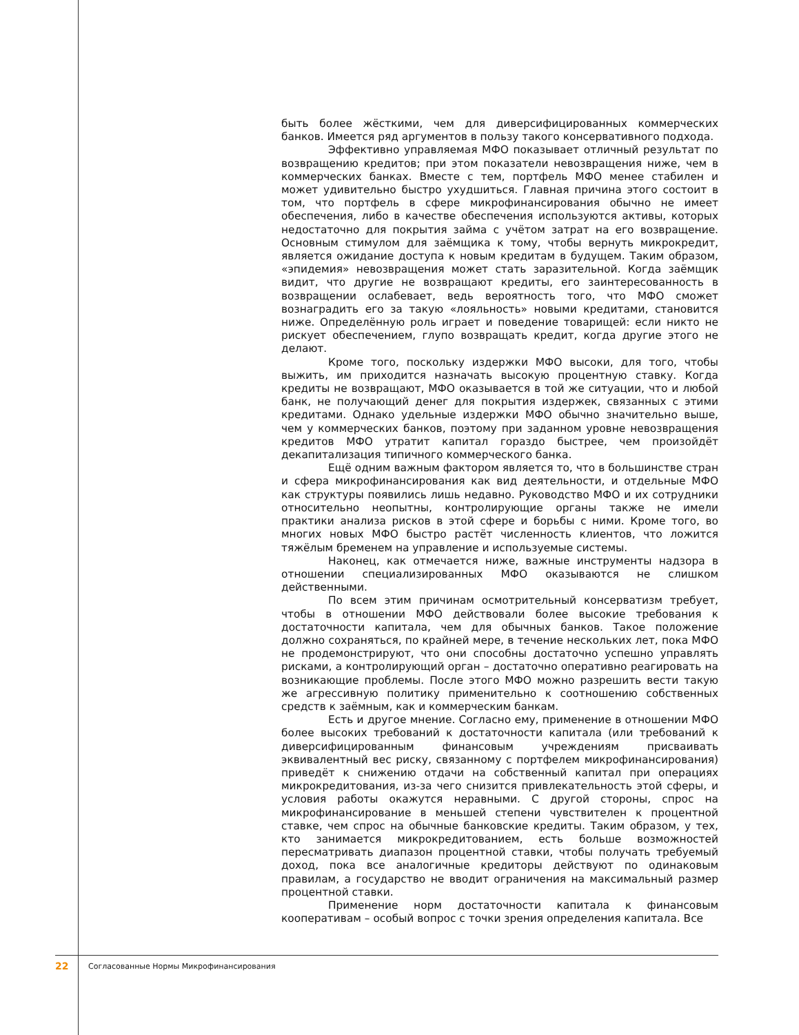быть более жёсткими, чем для диверсифицированных коммерческих банков. Имеется ряд аргументов в пользу такого консервативного подхода.
Эффективно управляемая МФО показывает отличный результат по возвращению кредитов; при этом показатели невозвращения ниже, чем в коммерческих банках. Вместе с тем, портфель МФО менее стабилен и может удивительно быстро ухудшиться. Главная причина этого состоит в том, что портфель в сфере микрофинансирования обычно не имеет обеспечения, либо в качестве обеспечения используются активы, которых недостаточно для покрытия займа с учётом затрат на его возвращение. Основным стимулом для заёмщика к тому, чтобы вернуть микрокредит, является ожидание доступа к новым кредитам в будущем. Таким образом, «эпидемия» невозвращения может стать заразительной. Когда заёмщик видит, что другие не возвращают кредиты, его заинтересованность в возвращении ослабевает, ведь вероятность того, что МФО сможет вознаградить его за такую «лояльность» новыми кредитами, становится ниже. Определённую роль играет и поведение товарищей: если никто не рискует обеспечением, глупо возвращать кредит, когда другие этого не делают.
Кроме того, поскольку издержки МФО высоки, для того, чтобы выжить, им приходится назначать высокую процентную ставку. Когда кредиты не возвращают, МФО оказывается в той же ситуации, что и любой банк, не получающий денег для покрытия издержек, связанных с этими кредитами. Однако удельные издержки МФО обычно значительно выше, чем у коммерческих банков, поэтому при заданном уровне невозвращения кредитов МФО утратит капитал гораздо быстрее, чем произойдёт декапитализация типичного коммерческого банка.
Ещё одним важным фактором является то, что в большинстве стран и сфера микрофинансирования как вид деятельности, и отдельные МФО как структуры появились лишь недавно. Руководство МФО и их сотрудники относительно неопытны, контролирующие органы также не имели практики анализа рисков в этой сфере и борьбы с ними. Кроме того, во многих новых МФО быстро растёт численность клиентов, что ложится тяжёлым бременем на управление и используемые системы.
Наконец, как отмечается ниже, важные инструменты надзора в отношении специализированных МФО оказываются не слишком действенными.
По всем этим причинам осмотрительный консерватизм требует, чтобы в отношении МФО действовали более высокие требования к достаточности капитала, чем для обычных банков. Такое положение должно сохраняться, по крайней мере, в течение нескольких лет, пока МФО не продемонстрируют, что они способны достаточно успешно управлять рисками, а контролирующий орган – достаточно оперативно реагировать на возникающие проблемы. После этого МФО можно разрешить вести такую же агрессивную политику применительно к соотношению собственных средств к заёмным, как и коммерческим банкам.
Есть и другое мнение. Согласно ему, применение в отношении МФО более высоких требований к достаточности капитала (или требований к диверсифицированным финансовым учреждениям присваивать эквивалентный вес риску, связанному с портфелем микрофинансирования) приведёт к снижению отдачи на собственный капитал при операциях микрокредитования, из-за чего снизится привлекательность этой сферы, и условия работы окажутся неравными. С другой стороны, спрос на микрофинансирование в меньшей степени чувствителен к процентной ставке, чем спрос на обычные банковские кредиты. Таким образом, у тех, кто занимается микрокредитованием, есть больше возможностей пересматривать диапазон процентной ставки, чтобы получать требуемый доход, пока все аналогичные кредиторы действуют по одинаковым правилам, а государство не вводит ограничения на максимальный размер процентной ставки.
Применение норм достаточности капитала к финансовым кооперативам – особый вопрос с точки зрения определения капитала. Все
22 Согласованные Нормы Микрофинансирования